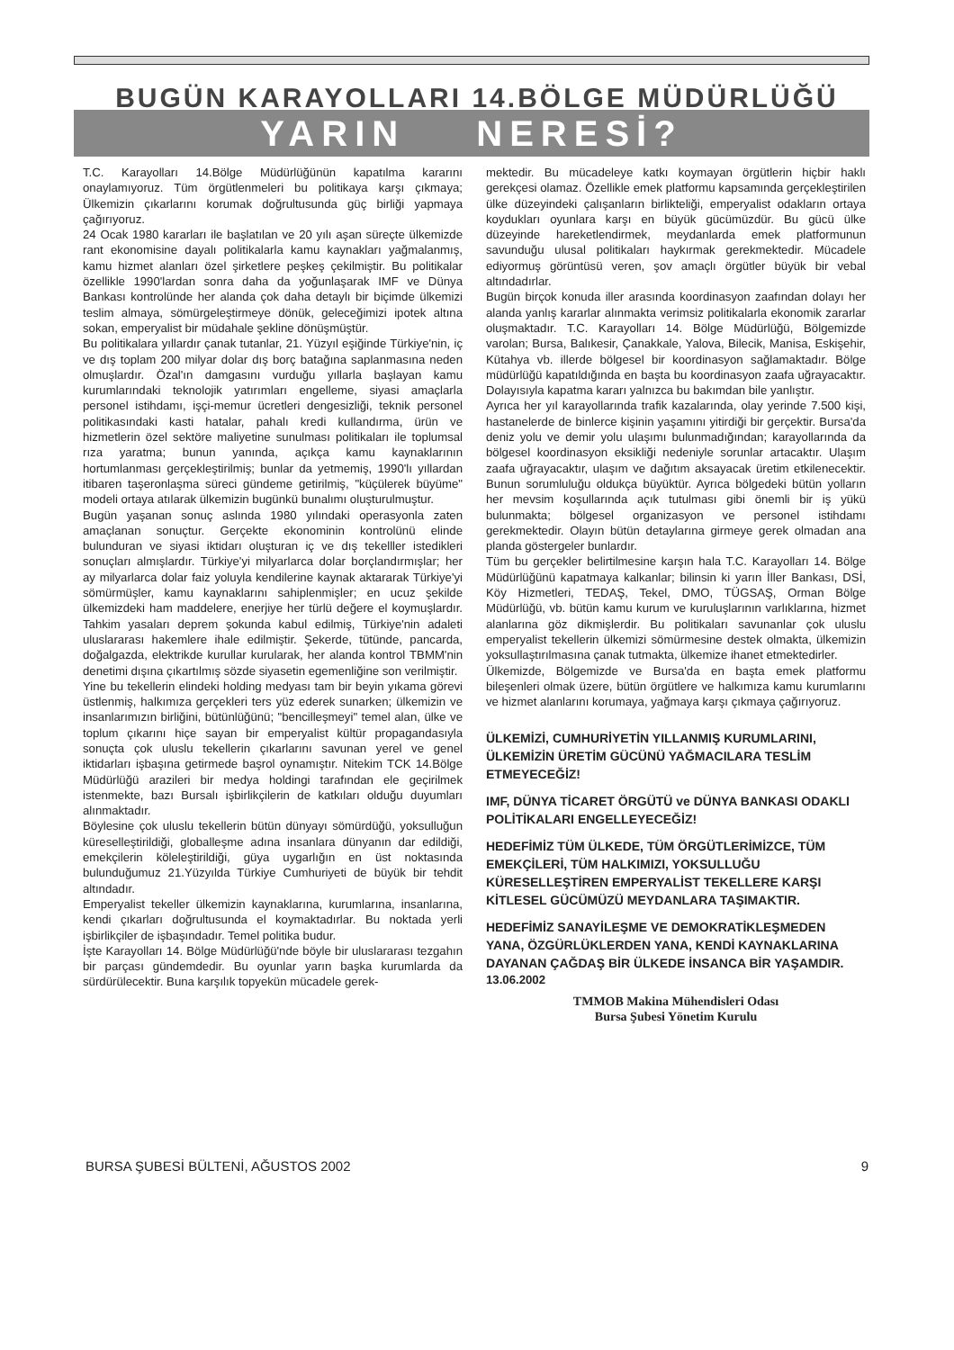BUGÜN KARAYOLLARI 14.BÖLGE MÜDÜRLÜĞÜ
YARIN NERESİ?
T.C. Karayolları 14.Bölge Müdürlüğünün kapatılma kararını onaylamıyoruz. Tüm örgütlenmeleri bu politikaya karşı çıkmaya; Ülkemizin çıkarlarını korumak doğrultusunda güç birliği yapmaya çağırıyoruz.
24 Ocak 1980 kararları ile başlatılan ve 20 yılı aşan süreçte ülkemizde rant ekonomisine dayalı politikalarla kamu kaynakları yağmalanmış, kamu hizmet alanları özel şirketlere peşkeş çekilmiştir. Bu politikalar özellikle 1990'lardan sonra daha da yoğunlaşarak IMF ve Dünya Bankası kontrolünde her alanda çok daha detaylı bir biçimde ülkemizi teslim almaya, sömürgeleştirmeye dönük, geleceğimizi ipotek altına sokan, emperyalist bir müdahale şekline dönüşmüştür.
Bu politikalara yıllardır çanak tutanlar, 21. Yüzyıl eşiğinde Türkiye'nin, iç ve dış toplam 200 milyar dolar dış borç batağına saplanmasına neden olmuşlardır. Özal'ın damgasını vurduğu yıllarla başlayan kamu kurumlarındaki teknolojik yatırımları engelleme, siyasi amaçlarla personel istihdamı, işçi-memur ücretleri dengesizliği, teknik personel politikasındaki kasti hatalar, pahalı kredi kullandırma, ürün ve hizmetlerin özel sektöre maliyetine sunulması politikaları ile toplumsal rıza yaratma; bunun yanında, açıkça kamu kaynaklarının hortumlanması gerçekleştirilmiş; bunlar da yetmemiş, 1990'lı yıllardan itibaren taşeronlaşma süreci gündeme getirilmiş, "küçülerek büyüme" modeli ortaya atılarak ülkemizin bugünkü bunalımı oluşturulmuştur.
Bugün yaşanan sonuç aslında 1980 yılındaki operasyonla zaten amaçlanan sonuçtur. Gerçekte ekonominin kontrolünü elinde bulunduran ve siyasi iktidarı oluşturan iç ve dış tekelller istedikleri sonuçları almışlardır. Türkiye'yi milyarlarca dolar borçlandırmışlar; her ay milyarlarca dolar faiz yoluyla kendilerine kaynak aktararak Türkiye'yi sömürmüşler, kamu kaynaklarını sahiplenmişler; en ucuz şekilde ülkemizdeki ham maddelere, enerjiye her türlü değere el koymuşlardır. Tahkim yasaları deprem şokunda kabul edilmiş, Türkiye'nin adaleti uluslararası hakemlere ihale edilmiştir. Şekerde, tütünde, pancarda, doğalgazda, elektrikde kurullar kurularak, her alanda kontrol TBMM'nin denetimi dışına çıkartılmış sözde siyasetin egemenliğine son verilmiştir.
Yine bu tekellerin elindeki holding medyası tam bir beyin yıkama görevi üstlenmiş, halkımıza gerçekleri ters yüz ederek sunarken; ülkemizin ve insanlarımızın birliğini, bütünlüğünü; "bencilleşmeyi" temel alan, ülke ve toplum çıkarını hiçe sayan bir emperyalist kültür propagandasıyla sonuçta çok uluslu tekellerin çıkarlarını savunan yerel ve genel iktidarları işbaşına getirmede başrol oynamıştır. Nitekim TCK 14.Bölge Müdürlüğü arazileri bir medya holdingi tarafından ele geçirilmek istenmekte, bazı Bursalı işbirlikçilerin de katkıları olduğu duyumları alınmaktadır.
Böylesine çok uluslu tekellerin bütün dünyayı sömürdüğü, yoksulluğun küreselleştirildiği, globalleşme adına insanlara dünyanın dar edildiği, emekçilerin köleleştirildiği, güya uygarlığın en üst noktasında bulunduğumuz 21.Yüzyılda Türkiye Cumhuriyeti de büyük bir tehdit altındadır.
Emperyalist tekeller ülkemizin kaynaklarına, kurumlarına, insanlarına, kendi çıkarları doğrultusunda el koymaktadırlar. Bu noktada yerli işbirlikçiler de işbaşındadır. Temel politika budur.
İşte Karayolları 14. Bölge Müdürlüğü'nde böyle bir uluslararası tezgahın bir parçası gündemdedir. Bu oyunlar yarın başka kurumlarda da sürdürülecektir. Buna karşılık topyekün mücadele gerek-
mektedir. Bu mücadeleye katkı koymayan örgütlerin hiçbir haklı gerekçesi olamaz. Özellikle emek platformu kapsamında gerçekleştirilen ülke düzeyindeki çalışanların birlikteliği, emperyalist odakların ortaya koydukları oyunlara karşı en büyük gücümüzdür. Bu gücü ülke düzeyinde hareketlendirmek, meydanlarda emek platformunun savunduğu ulusal politikaları haykırmak gerekmektedir. Mücadele ediyormuş görüntüsü veren, şov amaçlı örgütler büyük bir vebal altındadırlar.
Bugün birçok konuda iller arasında koordinasyon zaafından dolayı her alanda yanlış kararlar alınmakta verimsiz politikalarla ekonomik zararlar oluşmaktadır. T.C. Karayolları 14. Bölge Müdürlüğü, Bölgemizde varolan; Bursa, Balıkesir, Çanakkale, Yalova, Bilecik, Manisa, Eskişehir, Kütahya vb. illerde bölgesel bir koordinasyon sağlamaktadır. Bölge müdürlüğü kapatıldığında en başta bu koordinasyon zaafa uğrayacaktır. Dolayısıyla kapatma kararı yalnızca bu bakımdan bile yanlıştır.
Ayrıca her yıl karayollarında trafik kazalarında, olay yerinde 7.500 kişi, hastanelerde de binlerce kişinin yaşamını yitirdiği bir gerçektir. Bursa'da deniz yolu ve demir yolu ulaşımı bulunmadığından; karayollarında da bölgesel koordinasyon eksikliği nedeniyle sorunlar artacaktır. Ulaşım zaafa uğrayacaktır, ulaşım ve dağıtım aksayacak üretim etkilenecektir. Bunun sorumluluğu oldukça büyüktür. Ayrıca bölgedeki bütün yolların her mevsim koşullarında açık tutulması gibi önemli bir iş yükü bulunmakta; bölgesel organizasyon ve personel istihdamı gerekmektedir. Olayın bütün detaylarına girmeye gerek olmadan ana planda göstergeler bunlardır.
Tüm bu gerçekler belirtilmesine karşın hala T.C. Karayolları 14. Bölge Müdürlüğünü kapatmaya kalkanlar; bilinsin ki yarın İller Bankası, DSİ, Köy Hizmetleri, TEDAŞ, Tekel, DMO, TÜGSAŞ, Orman Bölge Müdürlüğü, vb. bütün kamu kurum ve kuruluşlarının varlıklarına, hizmet alanlarına göz dikmişlerdir. Bu politikaları savunanlar çok uluslu emperyalist tekellerin ülkemizi sömürmesine destek olmakta, ülkemizin yoksullaştırılmasına çanak tutmakta, ülkemize ihanet etmektedirler.
Ülkemizde, Bölgemizde ve Bursa'da en başta emek platformu bileşenleri olmak üzere, bütün örgütlere ve halkımıza kamu kurumlarını ve hizmet alanlarını korumaya, yağmaya karşı çıkmaya çağırıyoruz.
ÜLKEMİZİ, CUMHURİYETİN YILLANMIŞ KURUMLARINI, ÜLKEMİZİN ÜRETİM GÜCÜNÜ YAĞMACILARA TESLİM ETMEYECEĞİZ!
IMF, DÜNYA TİCARET ÖRGÜTÜ ve DÜNYA BANKASI ODAKLI POLİTİKALARI ENGELLEYECEĞİZ!
HEDEFİMİZ TÜM ÜLKEDE, TÜM ÖRGÜTLERİMİZCE, TÜM EMEKÇİLERİ, TÜM HALKIMIZI, YOKSULLUĞU KÜRESELLEŞTİREN EMPERYALİST TEKELLERE KARŞI KİTLESEL GÜCÜMÜZÜ MEYDANLARA TAŞIMAKTIR.
HEDEFİMİZ SANAYİLEŞME VE DEMOKRATİKLEŞMEDEN YANA, ÖZGÜRLÜKLERDEN YANA, KENDİ KAYNAKLARINA DAYANAN ÇAĞDAŞ BİR ÜLKEDE İNSANCA BİR YAŞAMDIR.
13.06.2002
TMMOB Makina Mühendisleri Odası
Bursa Şubesi Yönetim Kurulu
BURSA ŞUBESİ BÜLTENİ, AĞUSTOS 2002 9